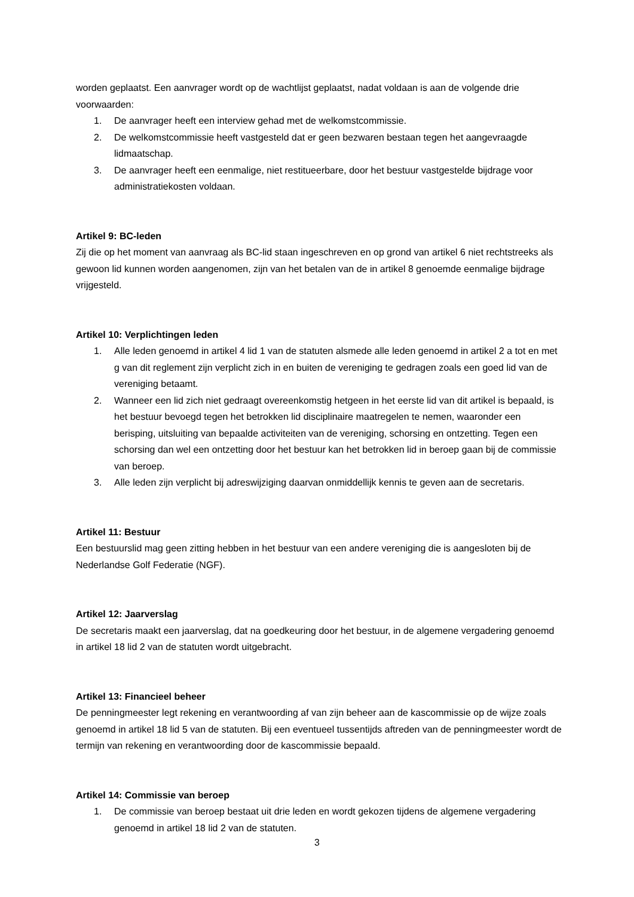worden geplaatst. Een aanvrager wordt op de wachtlijst geplaatst, nadat voldaan is aan de volgende drie voorwaarden:
1. De aanvrager heeft een interview gehad met de welkomstcommissie.
2. De welkomstcommissie heeft vastgesteld dat er geen bezwaren bestaan tegen het aangevraagde lidmaatschap.
3. De aanvrager heeft een eenmalige, niet restitueerbare, door het bestuur vastgestelde bijdrage voor administratiekosten voldaan.
Artikel 9: BC-leden
Zij die op het moment van aanvraag als BC-lid staan ingeschreven en op grond van artikel 6 niet rechtstreeks als gewoon lid kunnen worden aangenomen, zijn van het betalen van de in artikel 8 genoemde eenmalige bijdrage vrijgesteld.
Artikel 10: Verplichtingen leden
1. Alle leden genoemd in artikel 4 lid 1 van de statuten alsmede alle leden genoemd in artikel 2 a tot en met g van dit reglement zijn verplicht zich in en buiten de vereniging te gedragen zoals een goed lid van de vereniging betaamt.
2. Wanneer een lid zich niet gedraagt overeenkomstig hetgeen in het eerste lid van dit artikel is bepaald, is het bestuur bevoegd tegen het betrokken lid disciplinaire maatregelen te nemen, waaronder een berisping, uitsluiting van bepaalde activiteiten van de vereniging, schorsing en ontzetting. Tegen een schorsing dan wel een ontzetting door het bestuur kan het betrokken lid in beroep gaan bij de commissie van beroep.
3. Alle leden zijn verplicht bij adreswijziging daarvan onmiddellijk kennis te geven aan de secretaris.
Artikel 11: Bestuur
Een bestuurslid mag geen zitting hebben in het bestuur van een andere vereniging die is aangesloten bij de Nederlandse Golf Federatie (NGF).
Artikel 12: Jaarverslag
De secretaris maakt een jaarverslag, dat na goedkeuring door het bestuur, in de algemene vergadering genoemd in artikel 18 lid 2 van de statuten wordt uitgebracht.
Artikel 13: Financieel beheer
De penningmeester legt rekening en verantwoording af van zijn beheer aan de kascommissie op de wijze zoals genoemd in artikel 18 lid 5 van de statuten. Bij een eventueel tussentijds aftreden van de penningmeester wordt de termijn van rekening en verantwoording door de kascommissie bepaald.
Artikel 14: Commissie van beroep
1. De commissie van beroep bestaat uit drie leden en wordt gekozen tijdens de algemene vergadering genoemd in artikel 18 lid 2 van de statuten.
3